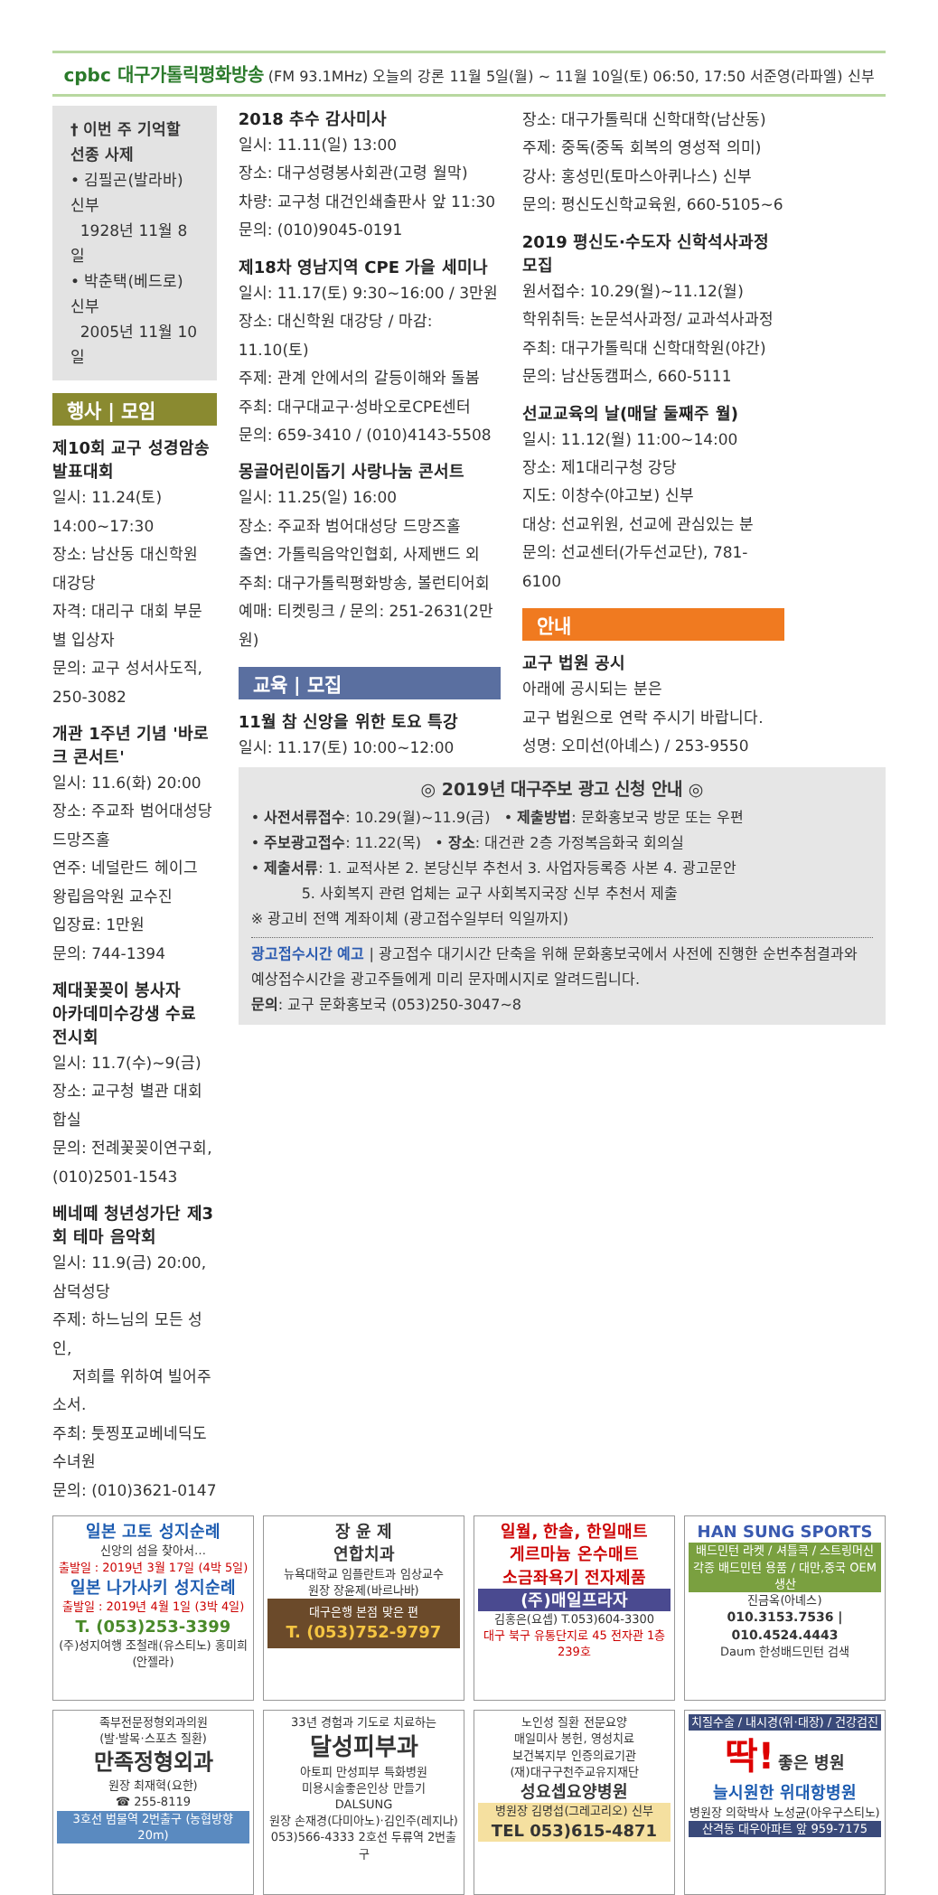cpbc 대구가톨릭평화방송 (FM 93.1MHz) 오늘의 강론 11월 5일(월) ~ 11월 10일(토) 06:50, 17:50 서준영(라파엘) 신부
† 이번 주 기억할 선종 사제
• 김필곤(발라바) 신부
1928년 11월 8일
• 박춘택(베드로) 신부
2005년 11월 10일
행사 | 모임
제10회 교구 성경암송 발표대회
일시: 11.24(토) 14:00~17:30
장소: 남산동 대신학원 대강당
자격: 대리구 대회 부문별 입상자
문의: 교구 성서사도직, 250-3082
개관 1주년 기념 '바로크 콘서트'
일시: 11.6(화) 20:00
장소: 주교좌 범어대성당 드망즈홀
연주: 네덜란드 헤이그 왕립음악원 교수진
입장료: 1만원
문의: 744-1394
제대꽃꽂이 봉사자
아카데미수강생 수료 전시회
일시: 11.7(수)~9(금)
장소: 교구청 별관 대회합실
문의: 전례꽃꽂이연구회, (010)2501-1543
베네떼 청년성가단 제3회 테마 음악회
일시: 11.9(금) 20:00, 삼덕성당
주제: 하느님의 모든 성인,
저희를 위하여 빌어주소서.
주최: 툿찡포교베네딕도수녀원
문의: (010)3621-0147
2018 추수 감사미사
일시: 11.11(일) 13:00
장소: 대구성령봉사회관(고령 월막)
차량: 교구청 대건인쇄출판사 앞 11:30
문의: (010)9045-0191
제18차 영남지역 CPE 가을 세미나
일시: 11.17(토) 9:30~16:00 / 3만원
장소: 대신학원 대강당 / 마감: 11.10(토)
주제: 관계 안에서의 갈등이해와 돌봄
주최: 대구대교구·성바오로CPE센터
문의: 659-3410 / (010)4143-5508
몽골어린이돕기 사랑나눔 콘서트
일시: 11.25(일) 16:00
장소: 주교좌 범어대성당 드망즈홀
출연: 가톨릭음악인협회, 사제밴드 외
주최: 대구가톨릭평화방송, 볼런티어회
예매: 티켓링크 / 문의: 251-2631(2만원)
교육 | 모집
11월 참 신앙을 위한 토요 특강
일시: 11.17(토) 10:00~12:00
장소: 대구가톨릭대 신학대학(남산동)
주제: 중독(중독 회복의 영성적 의미)
강사: 홍성민(토마스아퀴나스) 신부
문의: 평신도신학교육원, 660-5105~6
2019 평신도·수도자 신학석사과정 모집
원서접수: 10.29(월)~11.12(월)
학위취득: 논문석사과정/ 교과석사과정
주최: 대구가톨릭대 신학대학원(야간)
문의: 남산동캠퍼스, 660-5111
선교교육의 날(매달 둘째주 월)
일시: 11.12(월) 11:00~14:00
장소: 제1대리구청 강당
지도: 이창수(야고보) 신부
대상: 선교위원, 선교에 관심있는 분
문의: 선교센터(가두선교단), 781-6100
안내
교구 법원 공시
아래에 공시되는 분은
교구 법원으로 연락 주시기 바랍니다.
성명: 오미선(아녜스) / 253-9550
◎ 2019년 대구주보 광고 신청 안내 ◎
• 사전서류접수: 10.29(월)~11.9(금) • 제출방법: 문화홍보국 방문 또는 우편
• 주보광고접수: 11.22(목) • 장소: 대건관 2층 가정복음화국 회의실
• 제출서류: 1. 교적사본 2. 본당신부 추천서 3. 사업자등록증 사본 4. 광고문안
5. 사회복지 관련 업체는 교구 사회복지국장 신부 추천서 제출
※ 광고비 전액 계좌이체 (광고접수일부터 익일까지)
광고접수시간 예고 | 광고접수 대기시간 단축을 위해 문화홍보국에서 사전에 진행한 순번추첨결과와 예상접수시간을 광고주들에게 미리 문자메시지로 알려드립니다.
문의: 교구 문화홍보국 (053)250-3047~8
일본 고토 성지순례
신앙의 섬을 찾아서…
출발일 : 2019년 3월 17일 (4박 5일)
일본 나가사키 성지순례
출발일 : 2019년 4월 1일 (3박 4일)
T. (053)253-3399
(주)성지여행 조철래(유스티노) 홍미희(안젤라)
장 윤 제
연합치과
뉴욕대학교 임플란트과 임상교수
원장 장윤제(바르나바)
대구은행 본점 맞은 편
T. (053)752-9797
일월, 한솔, 한일매트
게르마늄 온수매트
소금좌욕기 전자제품
(주)매일프라자
김홍은(요셉) T.053)604-3300
대구 북구 유통단지로 45 전자관 1층 239호
HAN SUNG SPORTS
배드민턴 라켓 / 셔틀콕 / 스트링머신
각종 배드민턴 용품 / 대만,중국 OEM 생산
진금옥(아녜스)
010.3153.7536 | 010.4524.4443
Daum 한성배드민턴 검색
족부전문정형외과의원
(발·발목·스포츠 질환)
만족정형외과
원장 최재혁(요한)
☎ 255-8119
3호선 범물역 2번출구 (농협방향 20m)
33년 경험과 기도로 치료하는
달성피부과
아토피 만성피부 특화병원
미용시술좋은인상 만들기
DALSUNG
원장 손재경(다미아노)·김인주(레지나)
053)566-4333 2호선 두류역 2번출구
노인성 질환 전문요양
매일미사 봉헌, 영성치료
보건복지부 인증의료기관
(재)대구구천주교유지재단
성요셉요양병원
병원장 김명섭(그레고리오) 신부
TEL 053)615-4871
치질수술 / 내시경(위·대장) / 건강검진
딱! 좋은 병원
늘시원한 위대항병원
병원장 의학박사 노성균(아우구스티노)
산격동 대우아파트 앞 959-7175